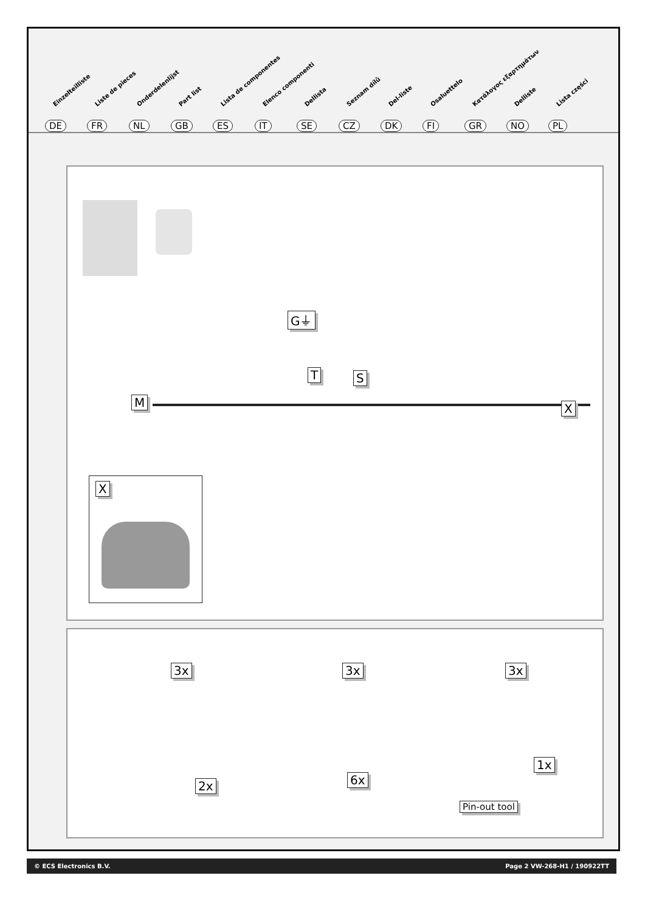Einzelteilliste
DE
Liste de pieces
FR
Onderdelenlijst
NL
Part list
GB
Lista de componentes
ES
Elenco componenti
IT
Dellista
SE
Seznam dílů
CZ
Del-liste
DK
Osaluettelo
FI
Κατάλογος εξαρτημάτων
GR
Delliste
NO
Lista części
PL
G⏚
T S
M X
X
3x 3x 3x
2x 6x
1x
Pin-out tool
© ECS Electronics B.V. Page 2 VW-268-H1 / 190922TT